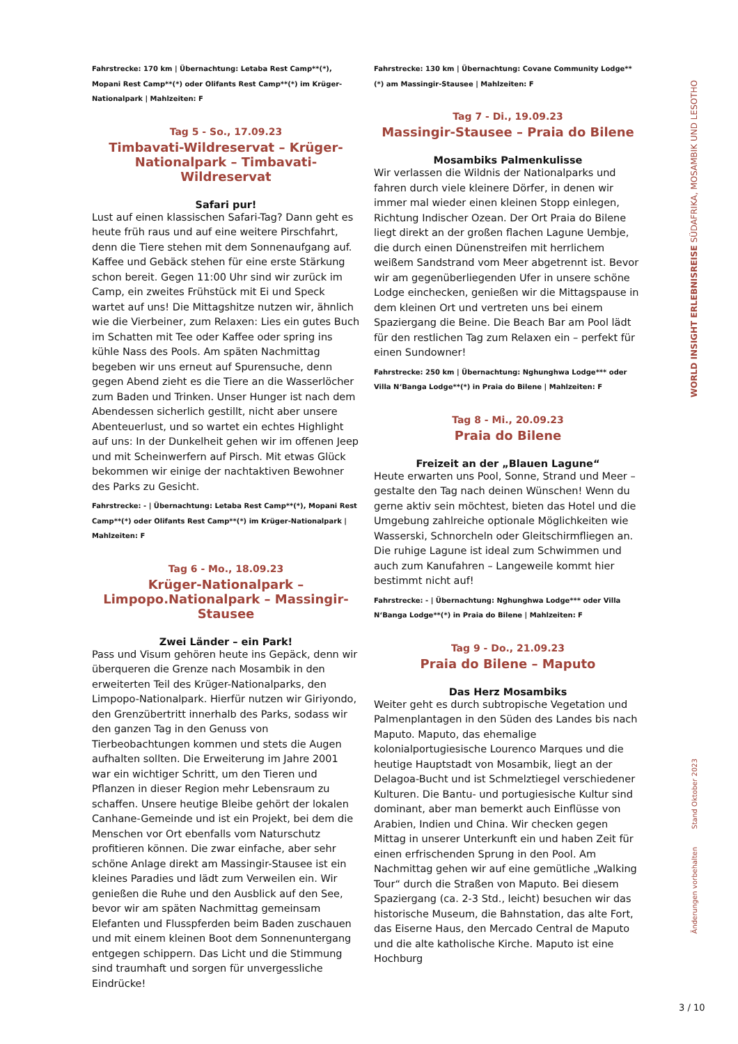Fahrstrecke: 170 km | Übernachtung: Letaba Rest Camp**(*), Mopani Rest Camp**(*) oder Olifants Rest Camp**(*) im Krüger-Nationalpark | Mahlzeiten: F
Tag 5 - So., 17.09.23
Timbavati-Wildreservat – Krüger-Nationalpark – Timbavati-Wildreservat
Safari pur!
Lust auf einen klassischen Safari-Tag? Dann geht es heute früh raus und auf eine weitere Pirschfahrt, denn die Tiere stehen mit dem Sonnenaufgang auf. Kaffee und Gebäck stehen für eine erste Stärkung schon bereit. Gegen 11:00 Uhr sind wir zurück im Camp, ein zweites Frühstück mit Ei und Speck wartet auf uns! Die Mittagshitze nutzen wir, ähnlich wie die Vierbeiner, zum Relaxen: Lies ein gutes Buch im Schatten mit Tee oder Kaffee oder spring ins kühle Nass des Pools. Am späten Nachmittag begeben wir uns erneut auf Spurensuche, denn gegen Abend zieht es die Tiere an die Wasserlöcher zum Baden und Trinken. Unser Hunger ist nach dem Abendessen sicherlich gestillt, nicht aber unsere Abenteuerlust, und so wartet ein echtes Highlight auf uns: In der Dunkelheit gehen wir im offenen Jeep und mit Scheinwerfern auf Pirsch. Mit etwas Glück bekommen wir einige der nachtaktiven Bewohner des Parks zu Gesicht.
Fahrstrecke: - | Übernachtung: Letaba Rest Camp**(*), Mopani Rest Camp**(*) oder Olifants Rest Camp**(*) im Krüger-Nationalpark | Mahlzeiten: F
Tag 6 - Mo., 18.09.23
Krüger-Nationalpark – Limpopo.Nationalpark – Massingir-Stausee
Zwei Länder – ein Park!
Pass und Visum gehören heute ins Gepäck, denn wir überqueren die Grenze nach Mosambik in den erweiterten Teil des Krüger-Nationalparks, den Limpopo-Nationalpark. Hierfür nutzen wir Giriyondo, den Grenzübertritt innerhalb des Parks, sodass wir den ganzen Tag in den Genuss von Tierbeobachtungen kommen und stets die Augen aufhalten sollten. Die Erweiterung im Jahre 2001 war ein wichtiger Schritt, um den Tieren und Pflanzen in dieser Region mehr Lebensraum zu schaffen. Unsere heutige Bleibe gehört der lokalen Canhane-Gemeinde und ist ein Projekt, bei dem die Menschen vor Ort ebenfalls vom Naturschutz profitieren können. Die zwar einfache, aber sehr schöne Anlage direkt am Massingir-Stausee ist ein kleines Paradies und lädt zum Verweilen ein. Wir genießen die Ruhe und den Ausblick auf den See, bevor wir am späten Nachmittag gemeinsam Elefanten und Flusspferden beim Baden zuschauen und mit einem kleinen Boot dem Sonnenuntergang entgegen schippern. Das Licht und die Stimmung sind traumhaft und sorgen für unvergessliche Eindrücke!
Fahrstrecke: 130 km | Übernachtung: Covane Community Lodge**(*) am Massingir-Stausee | Mahlzeiten: F
Tag 7 - Di., 19.09.23
Massingir-Stausee – Praia do Bilene
Mosambiks Palmenkulisse
Wir verlassen die Wildnis der Nationalparks und fahren durch viele kleinere Dörfer, in denen wir immer mal wieder einen kleinen Stopp einlegen, Richtung Indischer Ozean. Der Ort Praia do Bilene liegt direkt an der großen flachen Lagune Uembje, die durch einen Dünenstreifen mit herrlichem weißem Sandstrand vom Meer abgetrennt ist. Bevor wir am gegenüberliegenden Ufer in unsere schöne Lodge einchecken, genießen wir die Mittagspause in dem kleinen Ort und vertreten uns bei einem Spaziergang die Beine. Die Beach Bar am Pool lädt für den restlichen Tag zum Relaxen ein – perfekt für einen Sundowner!
Fahrstrecke: 250 km | Übernachtung: Nghunghwa Lodge*** oder Villa N‘Banga Lodge**(*) in Praia do Bilene | Mahlzeiten: F
Tag 8 - Mi., 20.09.23
Praia do Bilene
Freizeit an der „Blauen Lagune“
Heute erwarten uns Pool, Sonne, Strand und Meer – gestalte den Tag nach deinen Wünschen! Wenn du gerne aktiv sein möchtest, bieten das Hotel und die Umgebung zahlreiche optionale Möglichkeiten wie Wasserski, Schnorcheln oder Gleitschirmfliegen an. Die ruhige Lagune ist ideal zum Schwimmen und auch zum Kanufahren – Langeweile kommt hier bestimmt nicht auf!
Fahrstrecke: - | Übernachtung: Nghunghwa Lodge*** oder Villa N‘Banga Lodge**(*) in Praia do Bilene | Mahlzeiten: F
Tag 9 - Do., 21.09.23
Praia do Bilene – Maputo
Das Herz Mosambiks
Weiter geht es durch subtropische Vegetation und Palmenplantagen in den Süden des Landes bis nach Maputo. Maputo, das ehemalige kolonialportugiesische Lourenco Marques und die heutige Hauptstadt von Mosambik, liegt an der Delagoa-Bucht und ist Schmelztiegel verschiedener Kulturen. Die Bantu- und portugiesische Kultur sind dominant, aber man bemerkt auch Einflüsse von Arabien, Indien und China. Wir checken gegen Mittag in unserer Unterkunft ein und haben Zeit für einen erfrischenden Sprung in den Pool. Am Nachmittag gehen wir auf eine gemütliche „Walking Tour“ durch die Straßen von Maputo. Bei diesem Spaziergang (ca. 2-3 Std., leicht) besuchen wir das historische Museum, die Bahnstation, das alte Fort, das Eiserne Haus, den Mercado Central de Maputo und die alte katholische Kirche. Maputo ist eine Hochburg
WORLD INSIGHT ERLEBNISREISE SÜDAFRIKA, MOSAMBIK UND LESOTHO
Änderungen vorbehalten Stand Oktober 2023
3 / 10